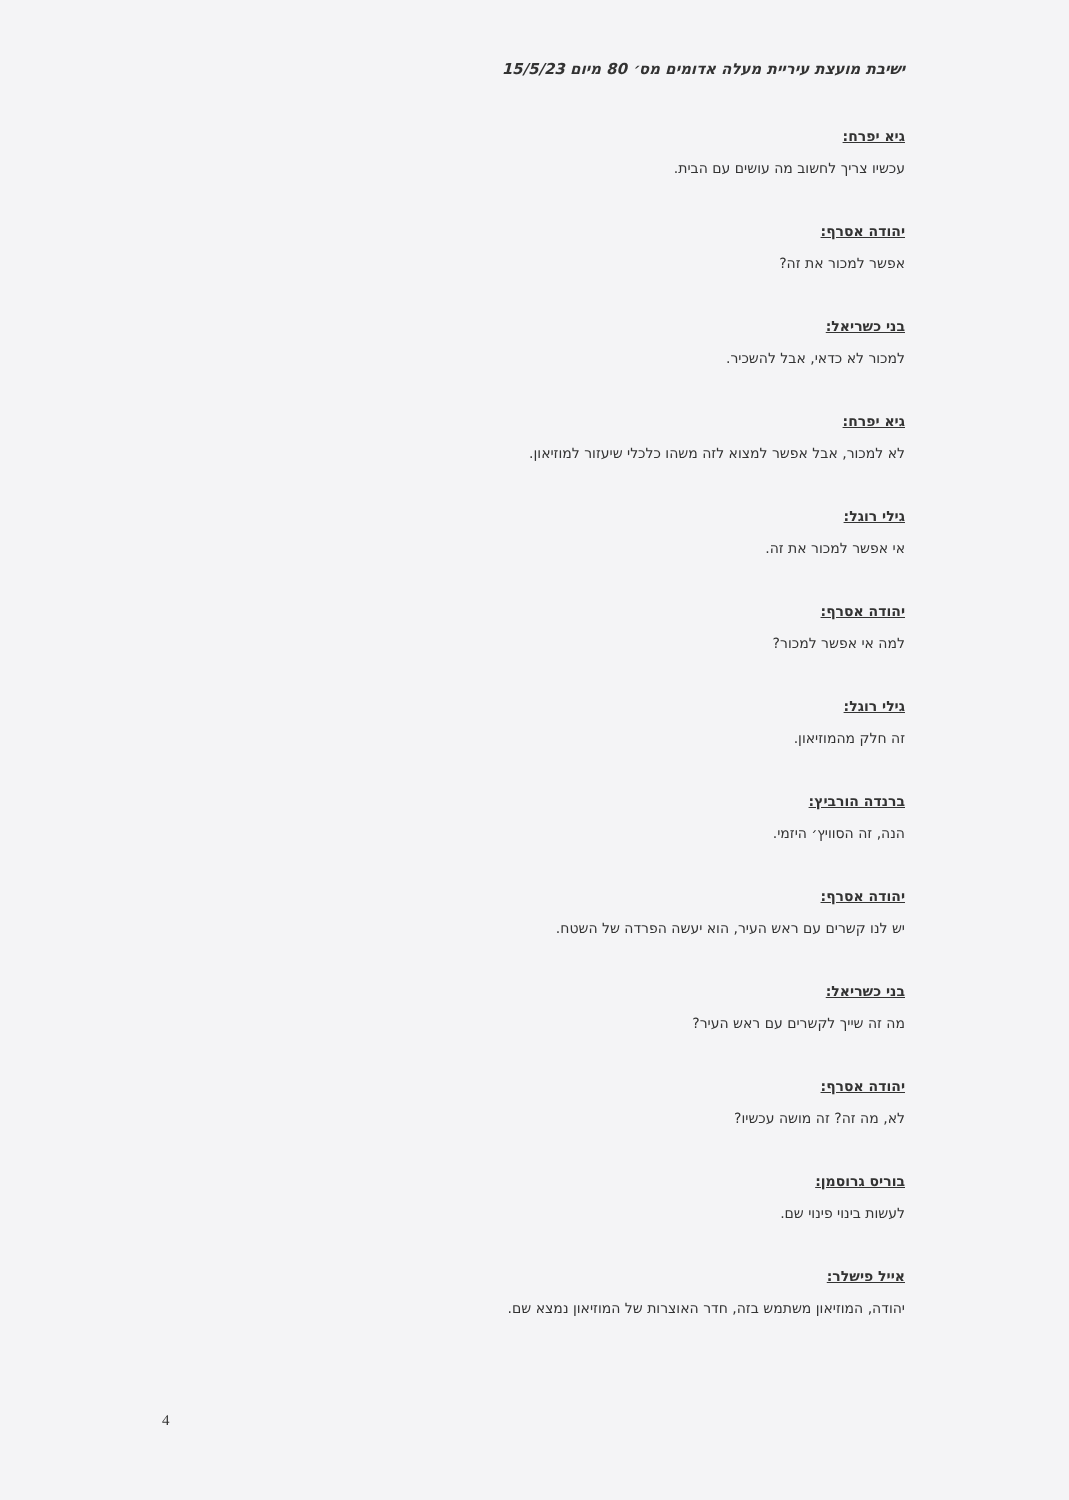ישיבת מועצת עיריית מעלה אדומים מס׳ 80 מיום 15/5/23
גיא יפרח:
עכשיו צריך לחשוב מה עושים עם הבית.
יהודה אסרף:
אפשר למכור את זה?
בני כשריאל:
למכור לא כדאי, אבל להשכיר.
גיא יפרח:
לא למכור, אבל אפשר למצוא לזה משהו כלכלי שיעזור למוזיאון.
גילי רוגל:
אי אפשר למכור את זה.
יהודה אסרף:
למה אי אפשר למכור?
גילי רוגל:
זה חלק מהמוזיאון.
ברנדה הורביץ:
הנה, זה הסוויץ׳ היזמי.
יהודה אסרף:
יש לנו קשרים עם ראש העיר, הוא יעשה הפרדה של השטח.
בני כשריאל:
מה זה שייך לקשרים עם ראש העיר?
יהודה אסרף:
לא, מה זה? זה מושה עכשיו?
בוריס גרוסמן:
לעשות בינוי פינוי שם.
אייל פישלר:
יהודה, המוזיאון משתמש בזה, חדר האוצרות של המוזיאון נמצא שם.
4